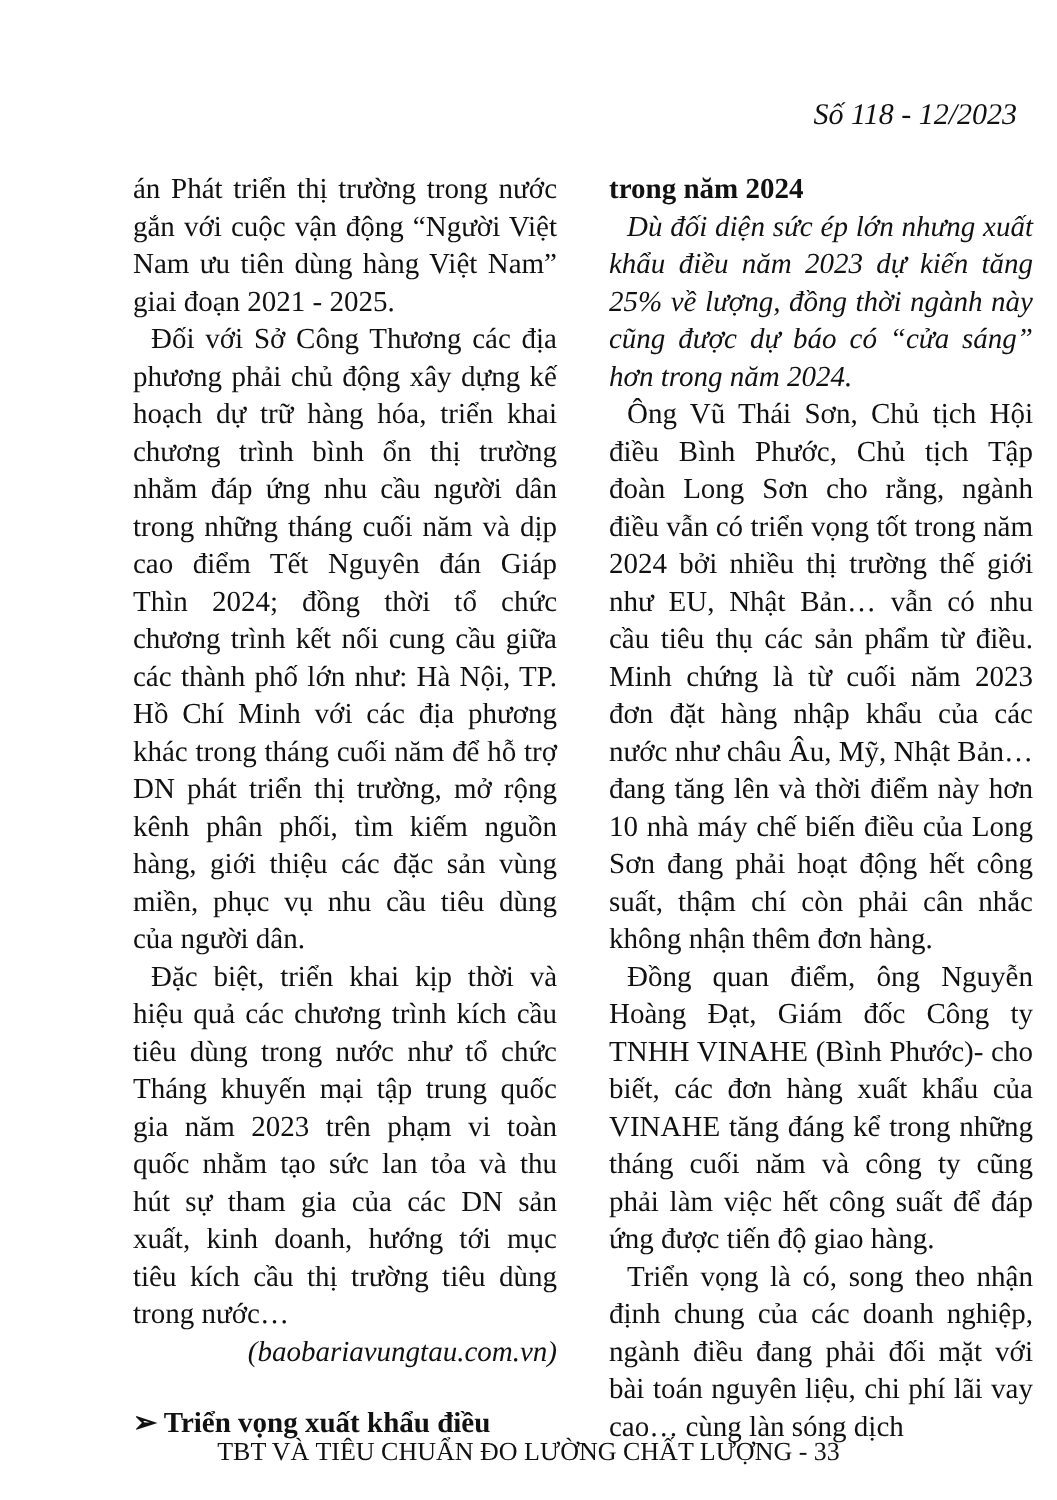Số 118 - 12/2023
án Phát triển thị trường trong nước gắn với cuộc vận động “Người Việt Nam ưu tiên dùng hàng Việt Nam” giai đoạn 2021 - 2025.
Đối với Sở Công Thương các địa phương phải chủ động xây dựng kế hoạch dự trữ hàng hóa, triển khai chương trình bình ổn thị trường nhằm đáp ứng nhu cầu người dân trong những tháng cuối năm và dịp cao điểm Tết Nguyên đán Giáp Thìn 2024; đồng thời tổ chức chương trình kết nối cung cầu giữa các thành phố lớn như: Hà Nội, TP. Hồ Chí Minh với các địa phương khác trong tháng cuối năm để hỗ trợ DN phát triển thị trường, mở rộng kênh phân phối, tìm kiếm nguồn hàng, giới thiệu các đặc sản vùng miền, phục vụ nhu cầu tiêu dùng của người dân.
Đặc biệt, triển khai kịp thời và hiệu quả các chương trình kích cầu tiêu dùng trong nước như tổ chức Tháng khuyến mại tập trung quốc gia năm 2023 trên phạm vi toàn quốc nhằm tạo sức lan tỏa và thu hút sự tham gia của các DN sản xuất, kinh doanh, hướng tới mục tiêu kích cầu thị trường tiêu dùng trong nước…
(baobariavungtau.com.vn)
➢ Triển vọng xuất khẩu điều
trong năm 2024
Dù đối diện sức ép lớn nhưng xuất khẩu điều năm 2023 dự kiến tăng 25% về lượng, đồng thời ngành này cũng được dự báo có “cửa sáng” hơn trong năm 2024.
Ông Vũ Thái Sơn, Chủ tịch Hội điều Bình Phước, Chủ tịch Tập đoàn Long Sơn cho rằng, ngành điều vẫn có triển vọng tốt trong năm 2024 bởi nhiều thị trường thế giới như EU, Nhật Bản… vẫn có nhu cầu tiêu thụ các sản phẩm từ điều. Minh chứng là từ cuối năm 2023 đơn đặt hàng nhập khẩu của các nước như châu Âu, Mỹ, Nhật Bản… đang tăng lên và thời điểm này hơn 10 nhà máy chế biến điều của Long Sơn đang phải hoạt động hết công suất, thậm chí còn phải cân nhắc không nhận thêm đơn hàng.
Đồng quan điểm, ông Nguyễn Hoàng Đạt, Giám đốc Công ty TNHH VINAHE (Bình Phước)- cho biết, các đơn hàng xuất khẩu của VINAHE tăng đáng kể trong những tháng cuối năm và công ty cũng phải làm việc hết công suất để đáp ứng được tiến độ giao hàng.
Triển vọng là có, song theo nhận định chung của các doanh nghiệp, ngành điều đang phải đối mặt với bài toán nguyên liệu, chi phí lãi vay cao… cùng làn sóng dịch
TBT VÀ TIÊU CHUẨN ĐO LƯỜNG CHẤT LƯỢNG - 33